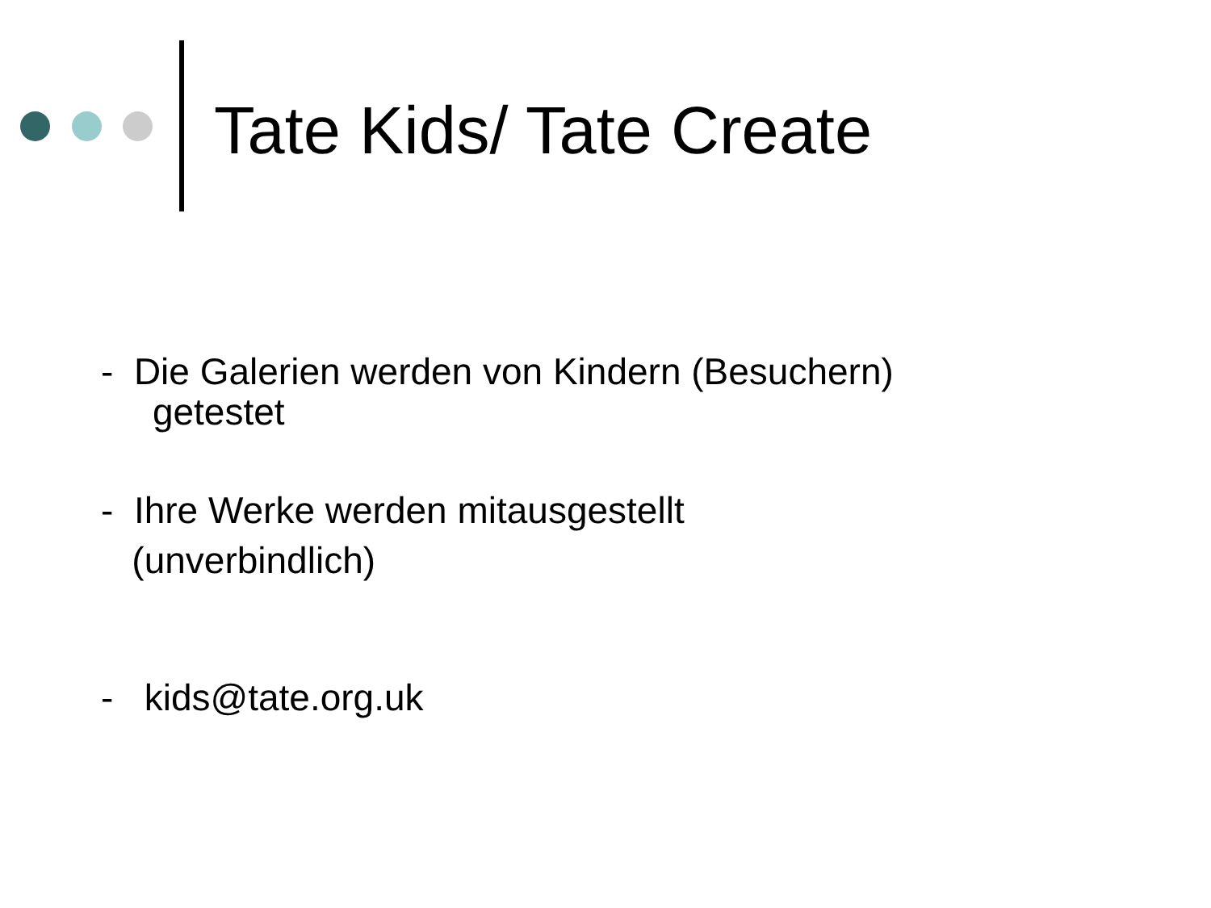Tate Kids/ Tate Create
- Die Galerien werden von Kindern (Besuchern)
getestet
- Ihre Werke werden mitausgestellt
(unverbindlich)
- kids@tate.org.uk